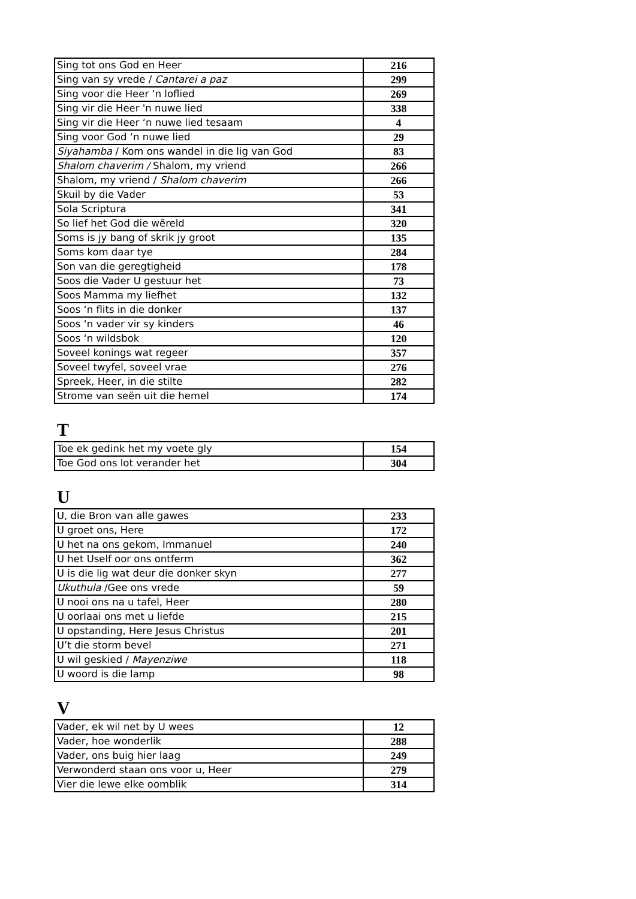| Sing tot ons God en Heer | 216 |
| Sing van sy vrede / Cantarei a paz | 299 |
| Sing voor die Heer ‘n loflied | 269 |
| Sing vir die Heer 'n nuwe lied | 338 |
| Sing vir die Heer ‘n nuwe lied tesaam | 4 |
| Sing voor God ‘n nuwe lied | 29 |
| Siyahamba / Kom ons wandel in die lig van God | 83 |
| Shalom chaverim / Shalom, my vriend | 266 |
| Shalom, my vriend / Shalom chaverim | 266 |
| Skuil by die Vader | 53 |
| Sola Scriptura | 341 |
| So lief het God die wêreld | 320 |
| Soms is jy bang of skrik jy groot | 135 |
| Soms kom daar tye | 284 |
| Son van die geregtigheid | 178 |
| Soos die Vader U gestuur het | 73 |
| Soos Mamma my liefhet | 132 |
| Soos ‘n flits in die donker | 137 |
| Soos ‘n vader vir sy kinders | 46 |
| Soos ‘n wildsbok | 120 |
| Soveel konings wat regeer | 357 |
| Soveel twyfel, soveel vrae | 276 |
| Spreek, Heer, in die stilte | 282 |
| Strome van seën uit die hemel | 174 |
T
| Toe ek gedink het my voete gly | 154 |
| Toe God ons lot verander het | 304 |
U
| U, die Bron van alle gawes | 233 |
| U groet ons, Here | 172 |
| U het na ons gekom, Immanuel | 240 |
| U het Uself oor ons ontferm | 362 |
| U is die lig wat deur die donker skyn | 277 |
| Ukuthula /Gee ons vrede | 59 |
| U nooi ons na u tafel, Heer | 280 |
| U oorlaai ons met u liefde | 215 |
| U opstanding, Here Jesus Christus | 201 |
| U’t die storm bevel | 271 |
| U wil geskied / Mayenziwe | 118 |
| U woord is die lamp | 98 |
V
| Vader, ek wil net by U wees | 12 |
| Vader, hoe wonderlik | 288 |
| Vader, ons buig hier laag | 249 |
| Verwonderd staan ons voor u, Heer | 279 |
| Vier die lewe elke oomblik | 314 |